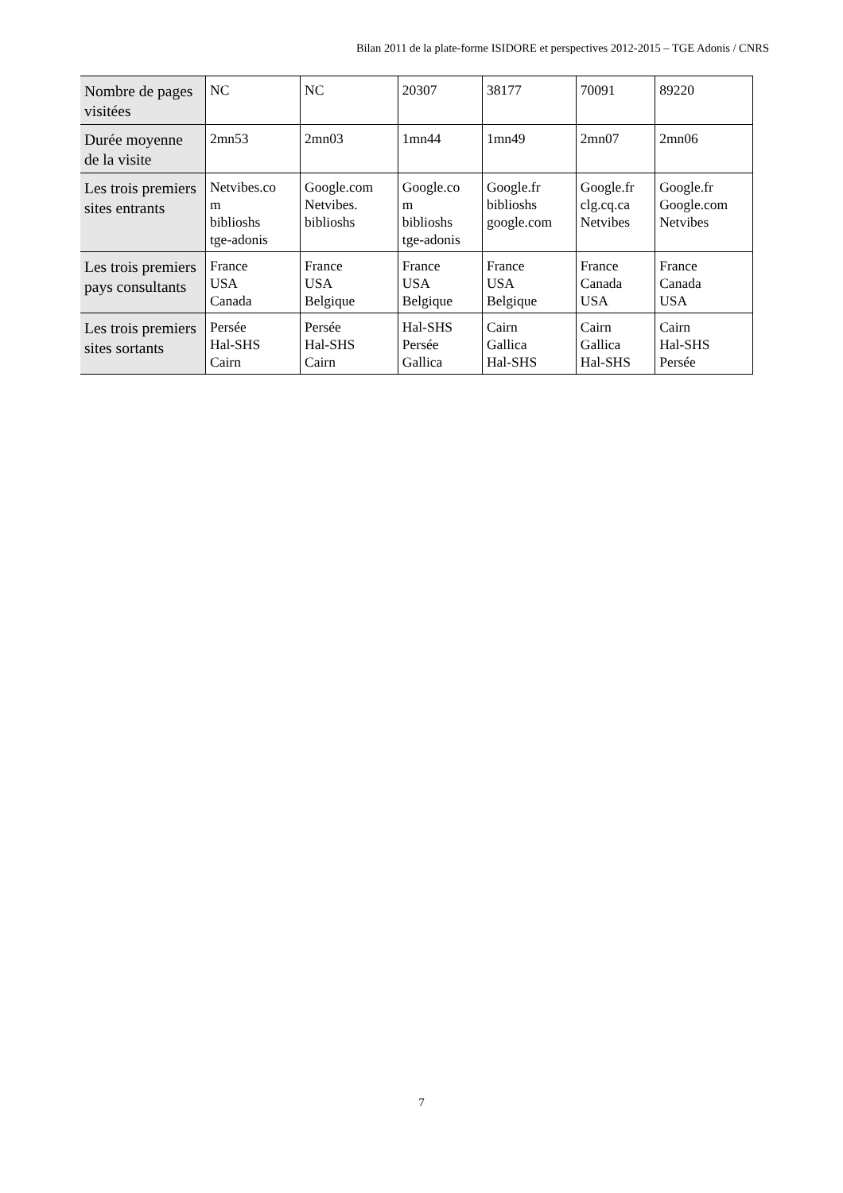Bilan 2011 de la plate-forme ISIDORE et perspectives 2012-2015 – TGE Adonis / CNRS
| Nombre de pages visitées | NC | NC | 20307 | 38177 | 70091 | 89220 |
| Durée moyenne de la visite | 2mn53 | 2mn03 | 1mn44 | 1mn49 | 2mn07 | 2mn06 |
| Les trois premiers sites entrants | Netvibes.co m biblioshs tge-adonis | Google.com Netvibes. biblioshs | Google.co m biblioshs tge-adonis | Google.fr biblioshs google.com | Google.fr clg.cq.ca Netvibes | Google.fr Google.com Netvibes |
| Les trois premiers pays consultants | France USA Canada | France USA Belgique | France USA Belgique | France USA Belgique | France Canada USA | France Canada USA |
| Les trois premiers sites sortants | Persée Hal-SHS Cairn | Persée Hal-SHS Cairn | Hal-SHS Persée Gallica | Cairn Gallica Hal-SHS | Cairn Gallica Hal-SHS | Cairn Hal-SHS Persée |
7